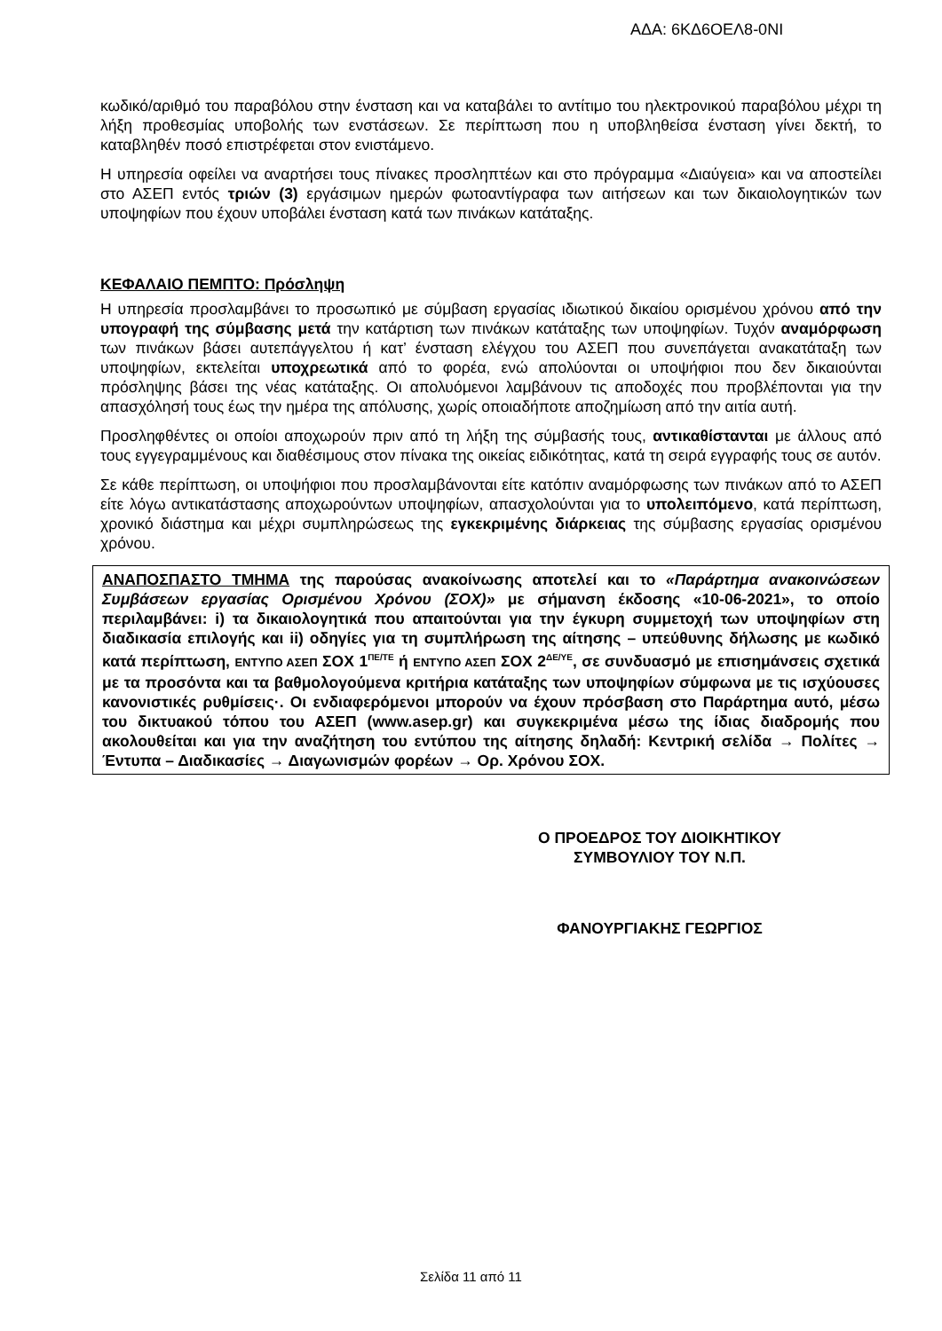ΑΔΑ: 6ΚΔ6ΟΕΛ8-0ΝΙ
κωδικό/αριθμό του παραβόλου στην ένσταση και να καταβάλει το αντίτιμο του ηλεκτρονικού παραβόλου μέχρι τη λήξη προθεσμίας υποβολής των ενστάσεων. Σε περίπτωση που η υποβληθείσα ένσταση γίνει δεκτή, το καταβληθέν ποσό επιστρέφεται στον ενιστάμενο.
Η υπηρεσία οφείλει να αναρτήσει τους πίνακες προσληπτέων και στο πρόγραμμα «Διαύγεια» και να αποστείλει στο ΑΣΕΠ εντός τριών (3) εργάσιμων ημερών φωτοαντίγραφα των αιτήσεων και των δικαιολογητικών των υποψηφίων που έχουν υποβάλει ένσταση κατά των πινάκων κατάταξης.
ΚΕΦΑΛΑΙΟ ΠΕΜΠΤΟ: Πρόσληψη
Η υπηρεσία προσλαμβάνει το προσωπικό με σύμβαση εργασίας ιδιωτικού δικαίου ορισμένου χρόνου από την υπογραφή της σύμβασης μετά την κατάρτιση των πινάκων κατάταξης των υποψηφίων. Τυχόν αναμόρφωση των πινάκων βάσει αυτεπάγγελτου ή κατ’ ένσταση ελέγχου του ΑΣΕΠ που συνεπάγεται ανακατάταξη των υποψηφίων, εκτελείται υποχρεωτικά από το φορέα, ενώ απολύονται οι υποψήφιοι που δεν δικαιούνται πρόσληψης βάσει της νέας κατάταξης. Οι απολυόμενοι λαμβάνουν τις αποδοχές που προβλέπονται για την απασχόλησή τους έως την ημέρα της απόλυσης, χωρίς οποιαδήποτε αποζημίωση από την αιτία αυτή.
Προσληφθέντες οι οποίοι αποχωρούν πριν από τη λήξη της σύμβασής τους, αντικαθίστανται με άλλους από τους εγγεγραμμένους και διαθέσιμους στον πίνακα της οικείας ειδικότητας, κατά τη σειρά εγγραφής τους σε αυτόν.
Σε κάθε περίπτωση, οι υποψήφιοι που προσλαμβάνονται είτε κατόπιν αναμόρφωσης των πινάκων από το ΑΣΕΠ είτε λόγω αντικατάστασης αποχωρούντων υποψηφίων, απασχολούνται για το υπολειπόμενο, κατά περίπτωση, χρονικό διάστημα και μέχρι συμπληρώσεως της εγκεκριμένης διάρκειας της σύμβασης εργασίας ορισμένου χρόνου.
ΑΝΑΠΟΣΠΑΣΤΟ ΤΜΗΜΑ της παρούσας ανακοίνωσης αποτελεί και το «Παράρτημα ανακοινώσεων Συμβάσεων εργασίας Ορισμένου Χρόνου (ΣΟΧ)» με σήμανση έκδοσης «10-06-2021», το οποίο περιλαμβάνει: i) τα δικαιολογητικά που απαιτούνται για την έγκυρη συμμετοχή των υποψηφίων στη διαδικασία επιλογής και ii) οδηγίες για τη συμπλήρωση της αίτησης – υπεύθυνης δήλωσης με κωδικό κατά περίπτωση, ΕΝΤΥΠΟ ΑΣΕΠ ΣΟΧ 1<sup>ΠΕ/ΤΕ</sup> ή ΕΝΤΥΠΟ ΑΣΕΠ ΣΟΧ 2<sup>ΔΕ/ΥΕ</sup>, σε συνδυασμό με επισημάνσεις σχετικά με τα προσόντα και τα βαθμολογούμενα κριτήρια κατάταξης των υποψηφίων σύμφωνα με τις ισχύουσες κανονιστικές ρυθμίσεις·. Οι ενδιαφερόμενοι μπορούν να έχουν πρόσβαση στο Παράρτημα αυτό, μέσω του δικτυακού τόπου του ΑΣΕΠ (www.asep.gr) και συγκεκριμένα μέσω της ίδιας διαδρομής που ακολουθείται και για την αναζήτηση του εντύπου της αίτησης δηλαδή: Κεντρική σελίδα → Πολίτες → Έντυπα – Διαδικασίες → Διαγωνισμών φορέων → Ορ. Χρόνου ΣΟΧ.
Ο ΠΡΟΕΔΡΟΣ ΤΟΥ ΔΙΟΙΚΗΤΙΚΟΥ
ΣΥΜΒΟΥΛΙΟΥ ΤΟΥ Ν.Π.
ΦΑΝΟΥΡΓΙΑΚΗΣ ΓΕΩΡΓΙΟΣ
Σελίδα 11 από 11